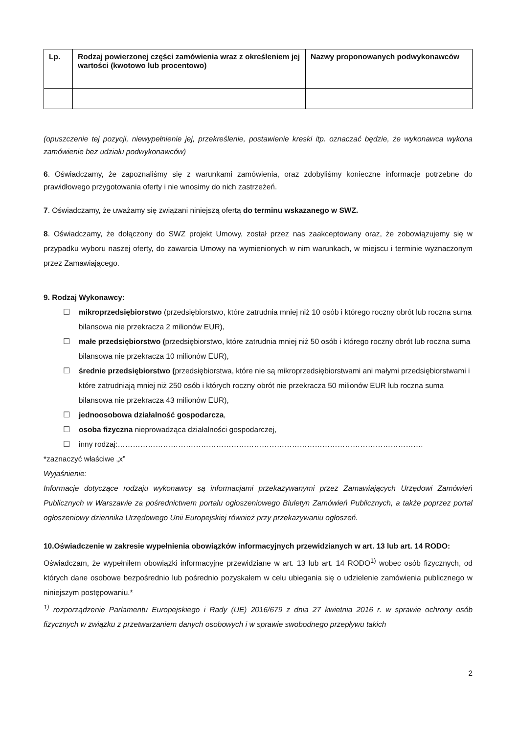| Lp. | Rodzaj powierzonej części zamówienia wraz z określeniem jej wartości (kwotowo lub procentowo) | Nazwy proponowanych podwykonawców |
| --- | --- | --- |
(opuszczenie tej pozycji, niewypełnienie jej, przekreślenie, postawienie kreski itp. oznaczać będzie, że wykonawca wykona zamówienie bez udziału podwykonawców)
6. Oświadczamy, że zapoznaliśmy się z warunkami zamówienia, oraz zdobyliśmy konieczne informacje potrzebne do prawidłowego przygotowania oferty i nie wnosimy do nich zastrzeżeń.
7. Oświadczamy, że uważamy się związani niniejszą ofertą do terminu wskazanego w SWZ.
8. Oświadczamy, że dołączony do SWZ projekt Umowy, został przez nas zaakceptowany oraz, że zobowiązujemy się w przypadku wyboru naszej oferty, do zawarcia Umowy na wymienionych w nim warunkach, w miejscu i terminie wyznaczonym przez Zamawiającego.
9. Rodzaj Wykonawcy:
☐ mikroprzedsiębiorstwo (przedsiębiorstwo, które zatrudnia mniej niż 10 osób i którego roczny obrót lub roczna suma bilansowa nie przekracza 2 milionów EUR),
☐ małe przedsiębiorstwo (przedsiębiorstwo, które zatrudnia mniej niż 50 osób i którego roczny obrót lub roczna suma bilansowa nie przekracza 10 milionów EUR),
☐ średnie przedsiębiorstwo (przedsiębiorstwa, które nie są mikroprzedsiębiorstwami ani małymi przedsiębiorstwami i które zatrudniają mniej niż 250 osób i których roczny obrót nie przekracza 50 milionów EUR lub roczna suma bilansowa nie przekracza 43 milionów EUR),
☐ jednoosobowa działalność gospodarcza,
☐ osoba fizyczna nieprowadząca działalności gospodarczej,
☐ inny rodzaj:………………………………………………………………………………………………………….
*zaznaczyć właściwe „x”
Wyjaśnienie:
Informacje dotyczące rodzaju wykonawcy są informacjami przekazywanymi przez Zamawiających Urzędowi Zamówień Publicznych w Warszawie za pośrednictwem portalu ogłoszeniowego Biuletyn Zamówień Publicznych, a także poprzez portal ogłoszeniowy dziennika Urzędowego Unii Europejskiej również przy przekazywaniu ogłoszeń.
10.Oświadczenie w zakresie wypełnienia obowiązków informacyjnych przewidzianych w art. 13 lub art. 14 RODO:
Oświadczam, że wypełniłem obowiązki informacyjne przewidziane w art. 13 lub art. 14 RODO<sup>1)</sup> wobec osób fizycznych, od których dane osobowe bezpośrednio lub pośrednio pozyskałem w celu ubiegania się o udzielenie zamówienia publicznego w niniejszym postępowaniu.*
<sup>1)</sup> rozporządzenie Parlamentu Europejskiego i Rady (UE) 2016/679 z dnia 27 kwietnia 2016 r. w sprawie ochrony osób fizycznych w związku z przetwarzaniem danych osobowych i w sprawie swobodnego przepływu takich
2